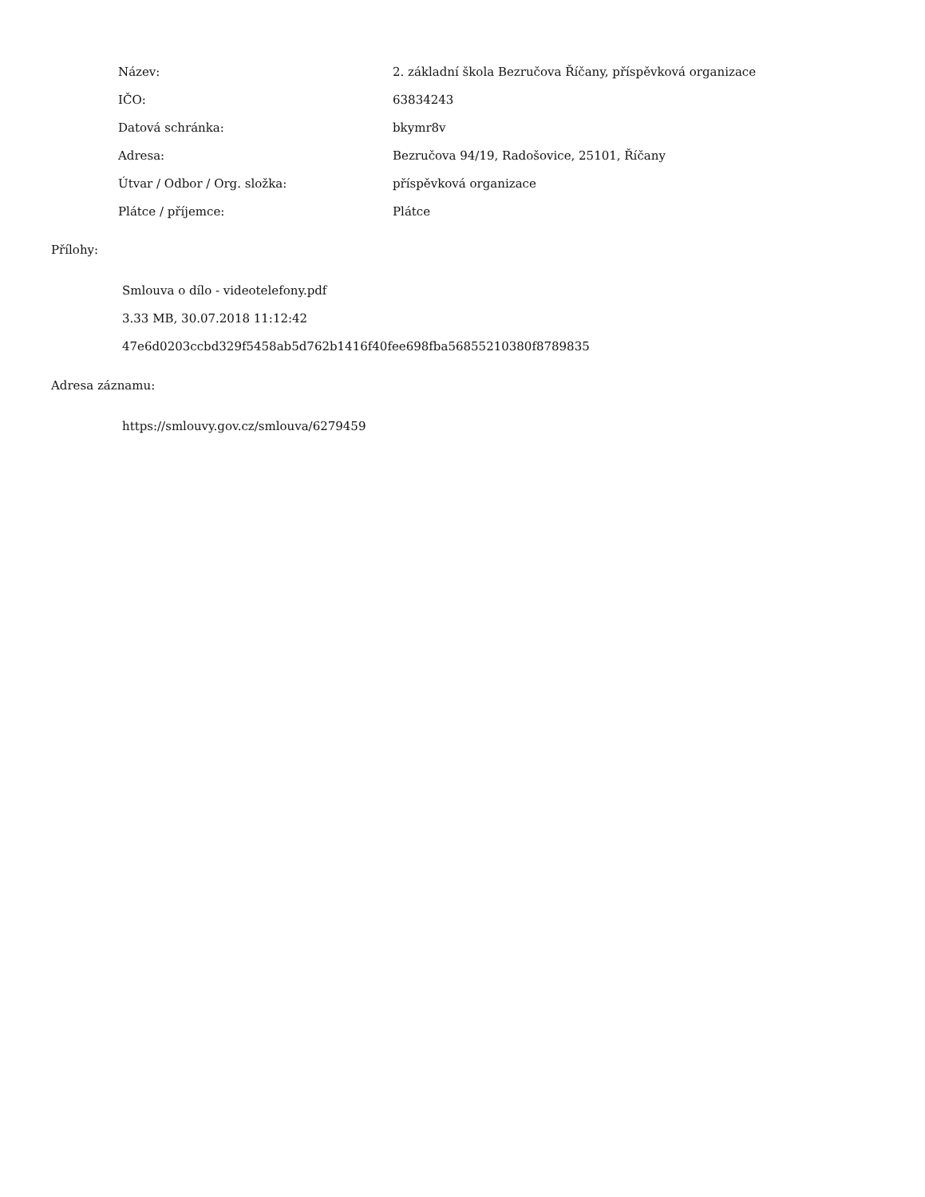| Název: | 2. základní škola Bezručova Říčany, příspěvková organizace |
| IČO: | 63834243 |
| Datová schránka: | bkymr8v |
| Adresa: | Bezručova 94/19, Radošovice, 25101, Říčany |
| Útvar / Odbor / Org. složka: | příspěvková organizace |
| Plátce / příjemce: | Plátce |
Přílohy:
Smlouva o dílo - videotelefony.pdf
3.33 MB, 30.07.2018 11:12:42
47e6d0203ccbd329f5458ab5d762b1416f40fee698fba56855210380f8789835
Adresa záznamu:
https://smlouvy.gov.cz/smlouva/6279459